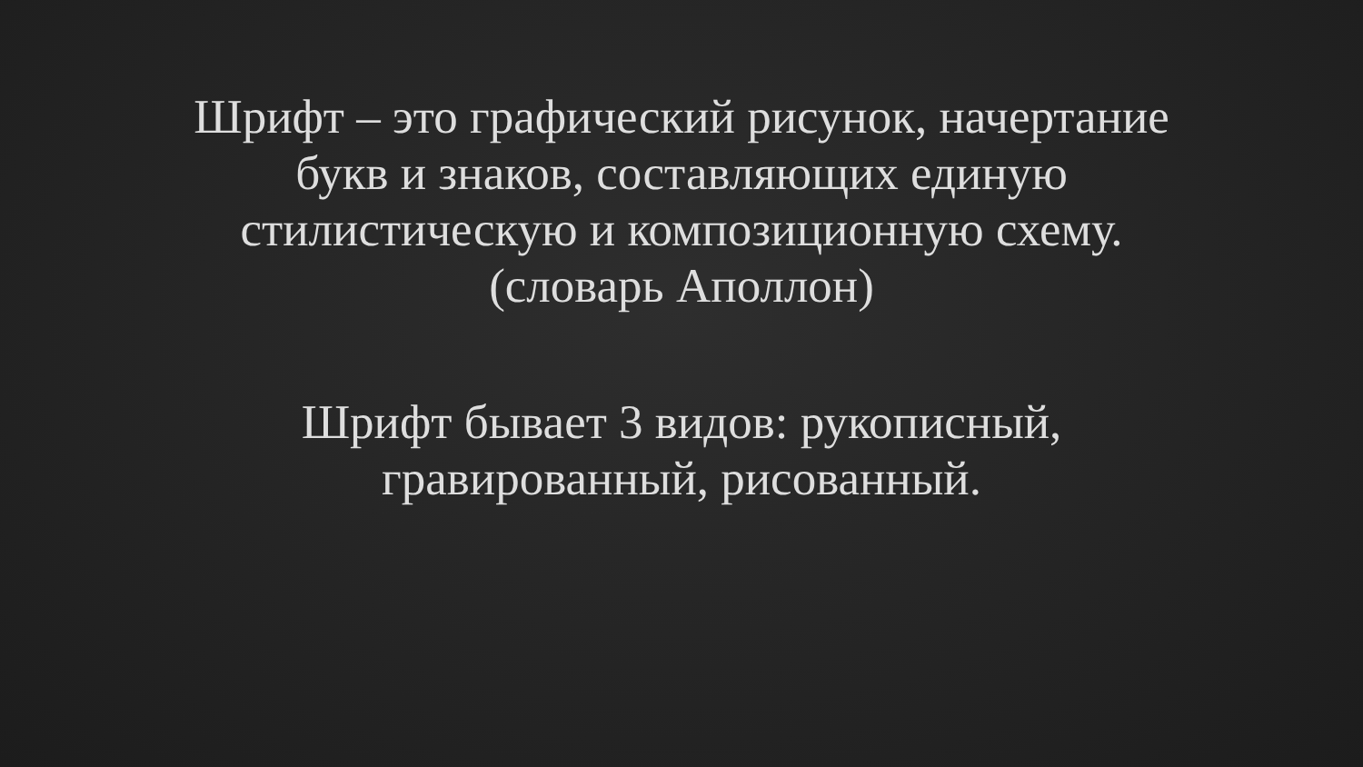Шрифт – это графический рисунок, начертание
букв и знаков, составляющих единую
стилистическую и композиционную схему.
(словарь Аполлон)
Шрифт бывает 3 видов: рукописный,
гравированный, рисованный.